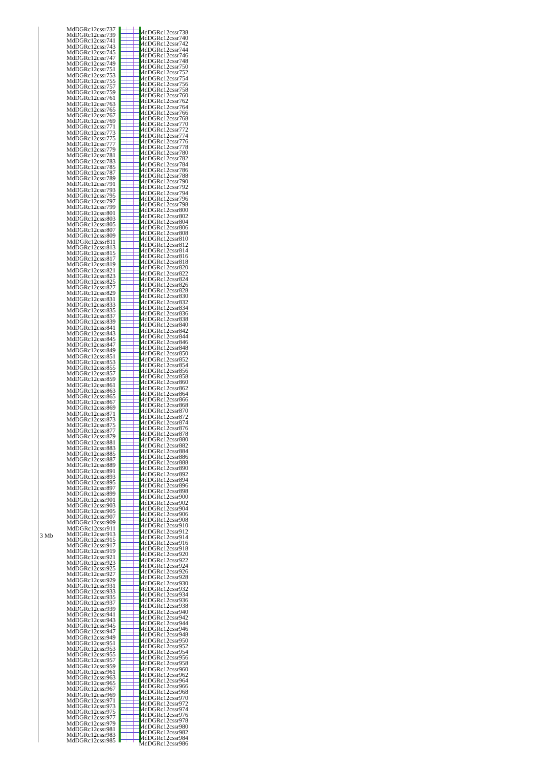3 Mb
MdDGRc12cssr737
MdDGRc12cssr739
MdDGRc12cssr741
MdDGRc12cssr743
MdDGRc12cssr745
MdDGRc12cssr747
MdDGRc12cssr749
MdDGRc12cssr751
MdDGRc12cssr753
MdDGRc12cssr755
MdDGRc12cssr757
MdDGRc12cssr759
MdDGRc12cssr761
MdDGRc12cssr763
MdDGRc12cssr765
MdDGRc12cssr767
MdDGRc12cssr769
MdDGRc12cssr771
MdDGRc12cssr773
MdDGRc12cssr775
MdDGRc12cssr777
MdDGRc12cssr779
MdDGRc12cssr781
MdDGRc12cssr783
MdDGRc12cssr785
MdDGRc12cssr787
MdDGRc12cssr789
MdDGRc12cssr791
MdDGRc12cssr793
MdDGRc12cssr795
MdDGRc12cssr797
MdDGRc12cssr799
MdDGRc12cssr801
MdDGRc12cssr803
MdDGRc12cssr805
MdDGRc12cssr807
MdDGRc12cssr809
MdDGRc12cssr811
MdDGRc12cssr813
MdDGRc12cssr815
MdDGRc12cssr817
MdDGRc12cssr819
MdDGRc12cssr821
MdDGRc12cssr823
MdDGRc12cssr825
MdDGRc12cssr827
MdDGRc12cssr829
MdDGRc12cssr831
MdDGRc12cssr833
MdDGRc12cssr835
MdDGRc12cssr837
MdDGRc12cssr839
MdDGRc12cssr841
MdDGRc12cssr843
MdDGRc12cssr845
MdDGRc12cssr847
MdDGRc12cssr849
MdDGRc12cssr851
MdDGRc12cssr853
MdDGRc12cssr855
MdDGRc12cssr857
MdDGRc12cssr859
MdDGRc12cssr861
MdDGRc12cssr863
MdDGRc12cssr865
MdDGRc12cssr867
MdDGRc12cssr869
MdDGRc12cssr871
MdDGRc12cssr873
MdDGRc12cssr875
MdDGRc12cssr877
MdDGRc12cssr879
MdDGRc12cssr881
MdDGRc12cssr883
MdDGRc12cssr885
MdDGRc12cssr887
MdDGRc12cssr889
MdDGRc12cssr891
MdDGRc12cssr893
MdDGRc12cssr895
MdDGRc12cssr897
MdDGRc12cssr899
MdDGRc12cssr901
MdDGRc12cssr903
MdDGRc12cssr905
MdDGRc12cssr907
MdDGRc12cssr909
MdDGRc12cssr911
MdDGRc12cssr913
MdDGRc12cssr915
MdDGRc12cssr917
MdDGRc12cssr919
MdDGRc12cssr921
MdDGRc12cssr923
MdDGRc12cssr925
MdDGRc12cssr927
MdDGRc12cssr929
MdDGRc12cssr931
MdDGRc12cssr933
MdDGRc12cssr935
MdDGRc12cssr937
MdDGRc12cssr939
MdDGRc12cssr941
MdDGRc12cssr943
MdDGRc12cssr945
MdDGRc12cssr947
MdDGRc12cssr949
MdDGRc12cssr951
MdDGRc12cssr953
MdDGRc12cssr955
MdDGRc12cssr957
MdDGRc12cssr959
MdDGRc12cssr961
MdDGRc12cssr963
MdDGRc12cssr965
MdDGRc12cssr967
MdDGRc12cssr969
MdDGRc12cssr971
MdDGRc12cssr973
MdDGRc12cssr975
MdDGRc12cssr977
MdDGRc12cssr979
MdDGRc12cssr981
MdDGRc12cssr983
MdDGRc12cssr985
MdDGRc12cssr738
MdDGRc12cssr740
MdDGRc12cssr742
MdDGRc12cssr744
MdDGRc12cssr746
MdDGRc12cssr748
MdDGRc12cssr750
MdDGRc12cssr752
MdDGRc12cssr754
MdDGRc12cssr756
MdDGRc12cssr758
MdDGRc12cssr760
MdDGRc12cssr762
MdDGRc12cssr764
MdDGRc12cssr766
MdDGRc12cssr768
MdDGRc12cssr770
MdDGRc12cssr772
MdDGRc12cssr774
MdDGRc12cssr776
MdDGRc12cssr778
MdDGRc12cssr780
MdDGRc12cssr782
MdDGRc12cssr784
MdDGRc12cssr786
MdDGRc12cssr788
MdDGRc12cssr790
MdDGRc12cssr792
MdDGRc12cssr794
MdDGRc12cssr796
MdDGRc12cssr798
MdDGRc12cssr800
MdDGRc12cssr802
MdDGRc12cssr804
MdDGRc12cssr806
MdDGRc12cssr808
MdDGRc12cssr810
MdDGRc12cssr812
MdDGRc12cssr814
MdDGRc12cssr816
MdDGRc12cssr818
MdDGRc12cssr820
MdDGRc12cssr822
MdDGRc12cssr824
MdDGRc12cssr826
MdDGRc12cssr828
MdDGRc12cssr830
MdDGRc12cssr832
MdDGRc12cssr834
MdDGRc12cssr836
MdDGRc12cssr838
MdDGRc12cssr840
MdDGRc12cssr842
MdDGRc12cssr844
MdDGRc12cssr846
MdDGRc12cssr848
MdDGRc12cssr850
MdDGRc12cssr852
MdDGRc12cssr854
MdDGRc12cssr856
MdDGRc12cssr858
MdDGRc12cssr860
MdDGRc12cssr862
MdDGRc12cssr864
MdDGRc12cssr866
MdDGRc12cssr868
MdDGRc12cssr870
MdDGRc12cssr872
MdDGRc12cssr874
MdDGRc12cssr876
MdDGRc12cssr878
MdDGRc12cssr880
MdDGRc12cssr882
MdDGRc12cssr884
MdDGRc12cssr886
MdDGRc12cssr888
MdDGRc12cssr890
MdDGRc12cssr892
MdDGRc12cssr894
MdDGRc12cssr896
MdDGRc12cssr898
MdDGRc12cssr900
MdDGRc12cssr902
MdDGRc12cssr904
MdDGRc12cssr906
MdDGRc12cssr908
MdDGRc12cssr910
MdDGRc12cssr912
MdDGRc12cssr914
MdDGRc12cssr916
MdDGRc12cssr918
MdDGRc12cssr920
MdDGRc12cssr922
MdDGRc12cssr924
MdDGRc12cssr926
MdDGRc12cssr928
MdDGRc12cssr930
MdDGRc12cssr932
MdDGRc12cssr934
MdDGRc12cssr936
MdDGRc12cssr938
MdDGRc12cssr940
MdDGRc12cssr942
MdDGRc12cssr944
MdDGRc12cssr946
MdDGRc12cssr948
MdDGRc12cssr950
MdDGRc12cssr952
MdDGRc12cssr954
MdDGRc12cssr956
MdDGRc12cssr958
MdDGRc12cssr960
MdDGRc12cssr962
MdDGRc12cssr964
MdDGRc12cssr966
MdDGRc12cssr968
MdDGRc12cssr970
MdDGRc12cssr972
MdDGRc12cssr974
MdDGRc12cssr976
MdDGRc12cssr978
MdDGRc12cssr980
MdDGRc12cssr982
MdDGRc12cssr984
MdDGRc12cssr986